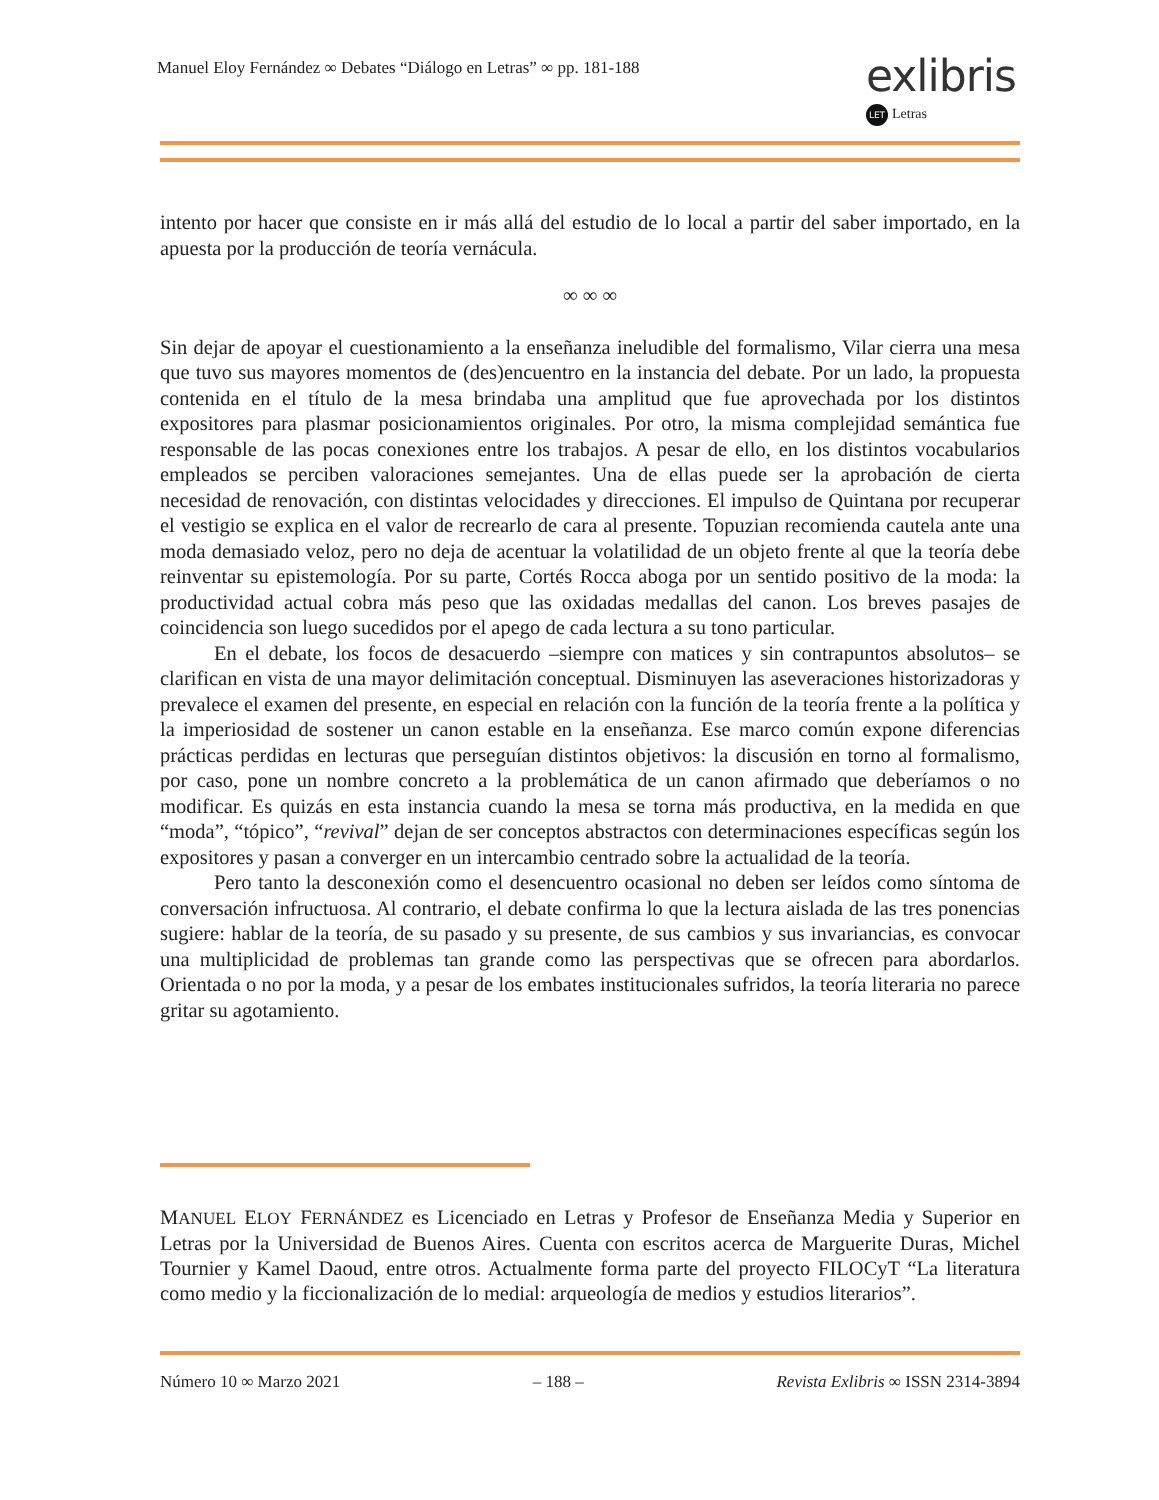Manuel Eloy Fernández ∞ Debates “Diálogo en Letras” ∞ pp. 181-188
exlibris
LET Letras
intento por hacer que consiste en ir más allá del estudio de lo local a partir del saber importado, en la apuesta por la producción de teoría vernácula.
∞ ∞ ∞
Sin dejar de apoyar el cuestionamiento a la enseñanza ineludible del formalismo, Vilar cierra una mesa que tuvo sus mayores momentos de (des)encuentro en la instancia del debate. Por un lado, la propuesta contenida en el título de la mesa brindaba una amplitud que fue aprovechada por los distintos expositores para plasmar posicionamientos originales. Por otro, la misma complejidad semántica fue responsable de las pocas conexiones entre los trabajos. A pesar de ello, en los distintos vocabularios empleados se perciben valoraciones semejantes. Una de ellas puede ser la aprobación de cierta necesidad de renovación, con distintas velocidades y direcciones. El impulso de Quintana por recuperar el vestigio se explica en el valor de recrearlo de cara al presente. Topuzian recomienda cautela ante una moda demasiado veloz, pero no deja de acentuar la volatilidad de un objeto frente al que la teoría debe reinventar su epistemología. Por su parte, Cortés Rocca aboga por un sentido positivo de la moda: la productividad actual cobra más peso que las oxidadas medallas del canon. Los breves pasajes de coincidencia son luego sucedidos por el apego de cada lectura a su tono particular.
En el debate, los focos de desacuerdo –siempre con matices y sin contrapuntos absolutos– se clarifican en vista de una mayor delimitación conceptual. Disminuyen las aseveraciones historizadoras y prevalece el examen del presente, en especial en relación con la función de la teoría frente a la política y la imperiosidad de sostener un canon estable en la enseñanza. Ese marco común expone diferencias prácticas perdidas en lecturas que perseguían distintos objetivos: la discusión en torno al formalismo, por caso, pone un nombre concreto a la problemática de un canon afirmado que deberíamos o no modificar. Es quizás en esta instancia cuando la mesa se torna más productiva, en la medida en que “moda”, “tópico”, “revival” dejan de ser conceptos abstractos con determinaciones específicas según los expositores y pasan a converger en un intercambio centrado sobre la actualidad de la teoría.
Pero tanto la desconexión como el desencuentro ocasional no deben ser leídos como síntoma de conversación infructuosa. Al contrario, el debate confirma lo que la lectura aislada de las tres ponencias sugiere: hablar de la teoría, de su pasado y su presente, de sus cambios y sus invariancias, es convocar una multiplicidad de problemas tan grande como las perspectivas que se ofrecen para abordarlos. Orientada o no por la moda, y a pesar de los embates institucionales sufridos, la teoría literaria no parece gritar su agotamiento.
MANUEL ELOY FERNÁNDEZ es Licenciado en Letras y Profesor de Enseñanza Media y Superior en Letras por la Universidad de Buenos Aires. Cuenta con escritos acerca de Marguerite Duras, Michel Tournier y Kamel Daoud, entre otros. Actualmente forma parte del proyecto FILOCyT “La literatura como medio y la ficcionalización de lo medial: arqueología de medios y estudios literarios”.
Número 10 ∞ Marzo 2021 – 188 – Revista Exlibris ∞ ISSN 2314-3894